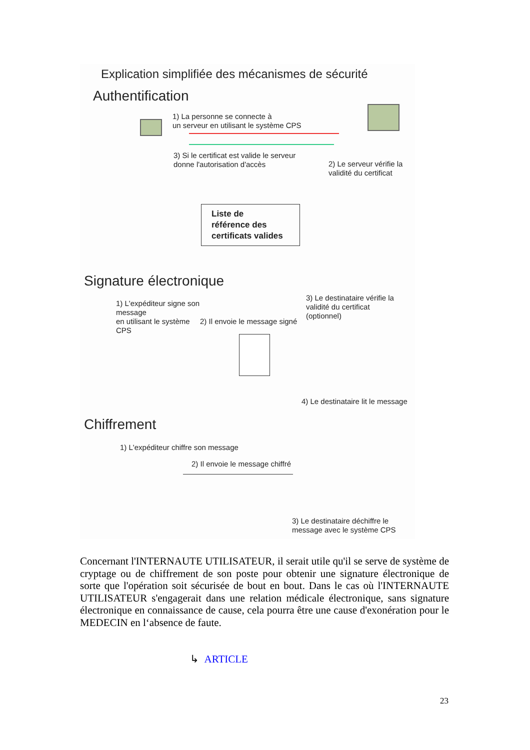Explication simplifiée des mécanismes de sécurité
Authentification
1) La personne se connecte à
un serveur en utilisant le système CPS
3) Si le certificat est valide le serveur
donne l'autorisation d'accès
2) Le serveur vérifie la
validité du certificat
Liste de
référence des
certificats valides
Signature électronique
1) L'expéditeur signe son
message
en utilisant le système
CPS
2) Il envoie le message signé
3) Le destinataire vérifie la
validité du certificat
(optionnel)
4) Le destinataire lit le message
Chiffrement
1) L'expéditeur chiffre son message
2) Il envoie le message chiffré
3) Le destinataire déchiffre le
message avec le système CPS
Concernant l'INTERNAUTE UTILISATEUR, il serait utile qu'il se serve de système de cryptage ou de chiffrement de son poste pour obtenir une signature électronique de sorte que l'opération soit sécurisée de bout en bout. Dans le cas où l'INTERNAUTE UTILISATEUR s'engagerait dans une relation médicale électronique, sans signature électronique en connaissance de cause, cela pourra être une cause d'exonération pour le MEDECIN en l‘absence de faute.
↳ ARTICLE
23